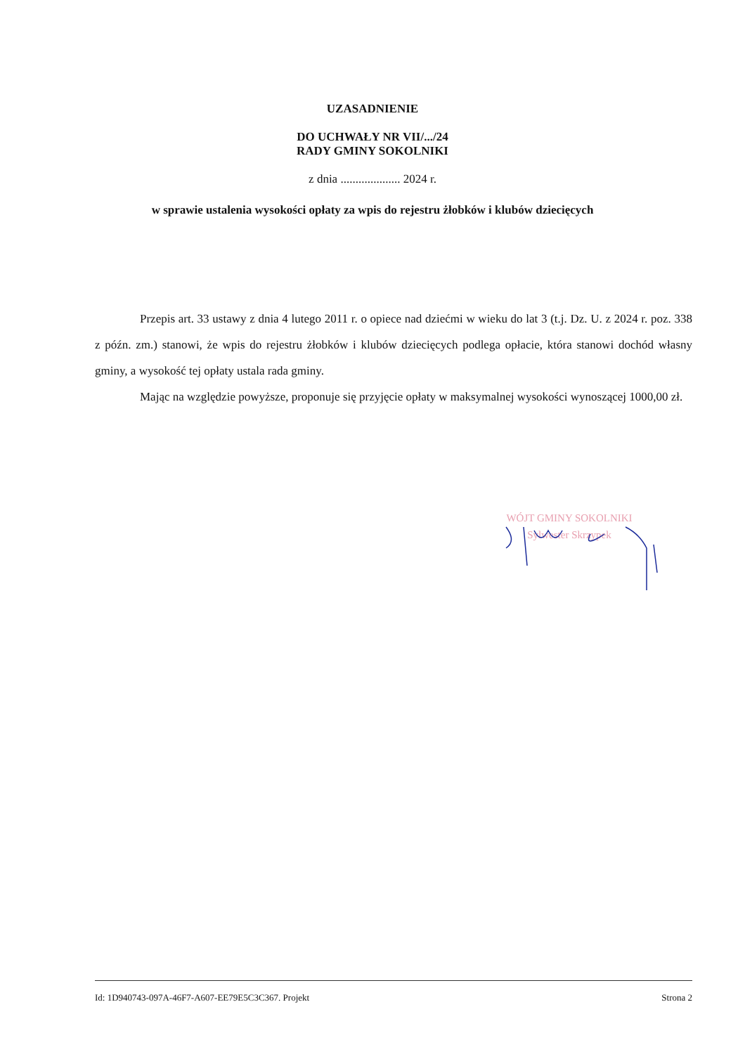UZASADNIENIE
DO UCHWAŁY NR VII/.../24
RADY GMINY SOKOLNIKI
z dnia .................... 2024 r.
w sprawie ustalenia wysokości opłaty za wpis do rejestru żłobków i klubów dziecięcych
Przepis art. 33 ustawy z dnia 4 lutego 2011 r. o opiece nad dziećmi w wieku do lat 3 (t.j. Dz. U. z 2024 r. poz. 338 z późn. zm.) stanowi, że wpis do rejestru żłobków i klubów dziecięcych podlega opłacie, która stanowi dochód własny gminy, a wysokość tej opłaty ustala rada gminy.
Mając na względzie powyższe, proponuje się przyjęcie opłaty w maksymalnej wysokości wynoszącej 1000,00 zł.
WÓJT GMINY SOKOLNIKI
Sylwester Skrzypek
Id: 1D940743-097A-46F7-A607-EE79E5C3C367. Projekt Strona 2